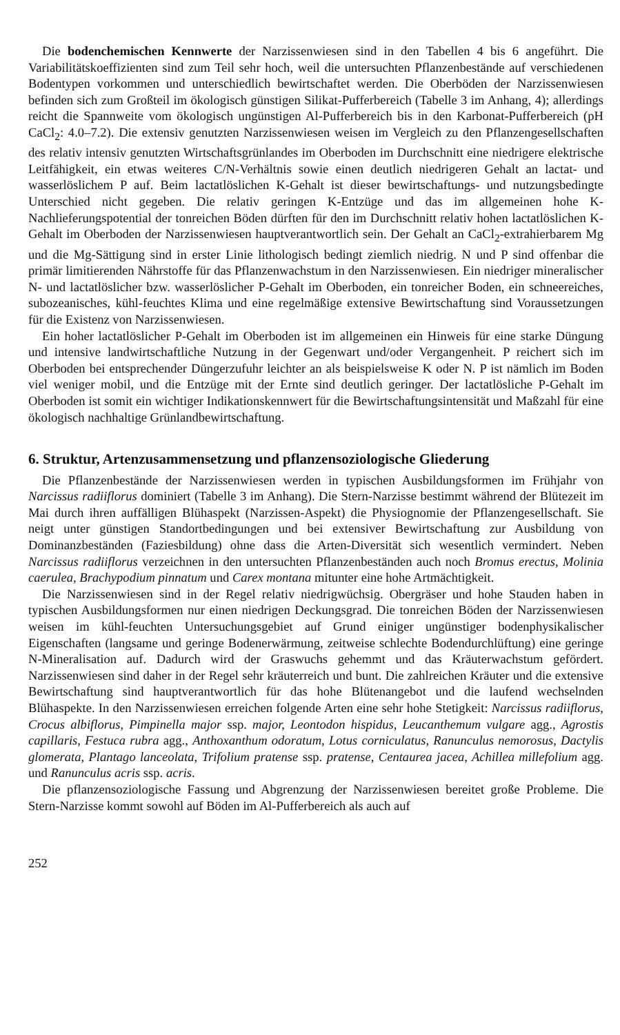Die bodenchemischen Kennwerte der Narzissenwiesen sind in den Tabellen 4 bis 6 angeführt. Die Variabilitätskoeffizienten sind zum Teil sehr hoch, weil die untersuchten Pflanzenbestände auf verschiedenen Bodentypen vorkommen und unterschiedlich bewirtschaftet werden. Die Oberböden der Narzissenwiesen befinden sich zum Großteil im ökologisch günstigen Silikat-Pufferbereich (Tabelle 3 im Anhang, 4); allerdings reicht die Spannweite vom ökologisch ungünstigen Al-Pufferbereich bis in den Karbonat-Pufferbereich (pH CaCl<sub>2</sub>: 4.0–7.2). Die extensiv genutzten Narzissenwiesen weisen im Vergleich zu den Pflanzengesellschaften des relativ intensiv genutzten Wirtschaftsgrünlandes im Oberboden im Durchschnitt eine niedrigere elektrische Leitfähigkeit, ein etwas weiteres C/N-Verhältnis sowie einen deutlich niedrigeren Gehalt an lactat- und wasserlöslichem P auf. Beim lactatlöslichen K-Gehalt ist dieser bewirtschaftungs- und nutzungsbedingte Unterschied nicht gegeben. Die relativ geringen K-Entzüge und das im allgemeinen hohe K-Nachlieferungspotential der tonreichen Böden dürften für den im Durchschnitt relativ hohen lactatlöslichen K-Gehalt im Oberboden der Narzissenwiesen hauptverantwortlich sein. Der Gehalt an CaCl<sub>2</sub>-extrahierbarem Mg und die Mg-Sättigung sind in erster Linie lithologisch bedingt ziemlich niedrig. N und P sind offenbar die primär limitierenden Nährstoffe für das Pflanzenwachstum in den Narzissenwiesen. Ein niedriger mineralischer N- und lactatlöslicher bzw. wasserlöslicher P-Gehalt im Oberboden, ein tonreicher Boden, ein schneereiches, subozeanisches, kühl-feuchtes Klima und eine regelmäßige extensive Bewirtschaftung sind Voraussetzungen für die Existenz von Narzissenwiesen.
Ein hoher lactatlöslicher P-Gehalt im Oberboden ist im allgemeinen ein Hinweis für eine starke Düngung und intensive landwirtschaftliche Nutzung in der Gegenwart und/oder Vergangenheit. P reichert sich im Oberboden bei entsprechender Düngerzufuhr leichter an als beispielsweise K oder N. P ist nämlich im Boden viel weniger mobil, und die Entzüge mit der Ernte sind deutlich geringer. Der lactatlösliche P-Gehalt im Oberboden ist somit ein wichtiger Indikationskennwert für die Bewirtschaftungsintensität und Maßzahl für eine ökologisch nachhaltige Grünlandbewirtschaftung.
6. Struktur, Artenzusammensetzung und pflanzensoziologische Gliederung
Die Pflanzenbestände der Narzissenwiesen werden in typischen Ausbildungsformen im Frühjahr von Narcissus radiiflorus dominiert (Tabelle 3 im Anhang). Die Stern-Narzisse bestimmt während der Blütezeit im Mai durch ihren auffälligen Blühaspekt (Narzissen-Aspekt) die Physiognomie der Pflanzengesellschaft. Sie neigt unter günstigen Standortbedingungen und bei extensiver Bewirtschaftung zur Ausbildung von Dominanzbeständen (Faziesbildung) ohne dass die Arten-Diversität sich wesentlich vermindert. Neben Narcissus radiiflorus verzeichnen in den untersuchten Pflanzenbeständen auch noch Bromus erectus, Molinia caerulea, Brachypodium pinnatum und Carex montana mitunter eine hohe Artmächtigkeit.
Die Narzissenwiesen sind in der Regel relativ niedrigwüchsig. Obergräser und hohe Stauden haben in typischen Ausbildungsformen nur einen niedrigen Deckungsgrad. Die tonreichen Böden der Narzissenwiesen weisen im kühl-feuchten Untersuchungsgebiet auf Grund einiger ungünstiger bodenphysikalischer Eigenschaften (langsame und geringe Bodenerwärmung, zeitweise schlechte Bodendurchlüftung) eine geringe N-Mineralisation auf. Dadurch wird der Graswuchs gehemmt und das Kräuterwachstum gefördert. Narzissenwiesen sind daher in der Regel sehr kräuterreich und bunt. Die zahlreichen Kräuter und die extensive Bewirtschaftung sind hauptverantwortlich für das hohe Blütenangebot und die laufend wechselnden Blühaspekte. In den Narzissenwiesen erreichen folgende Arten eine sehr hohe Stetigkeit: Narcissus radiiflorus, Crocus albiflorus, Pimpinella major ssp. major, Leontodon hispidus, Leucanthemum vulgare agg., Agrostis capillaris, Festuca rubra agg., Anthoxanthum odoratum, Lotus corniculatus, Ranunculus nemorosus, Dactylis glomerata, Plantago lanceolata, Trifolium pratense ssp. pratense, Centaurea jacea, Achillea millefolium agg. und Ranunculus acris ssp. acris.
Die pflanzensoziologische Fassung und Abgrenzung der Narzissenwiesen bereitet große Probleme. Die Stern-Narzisse kommt sowohl auf Böden im Al-Pufferbereich als auch auf
252